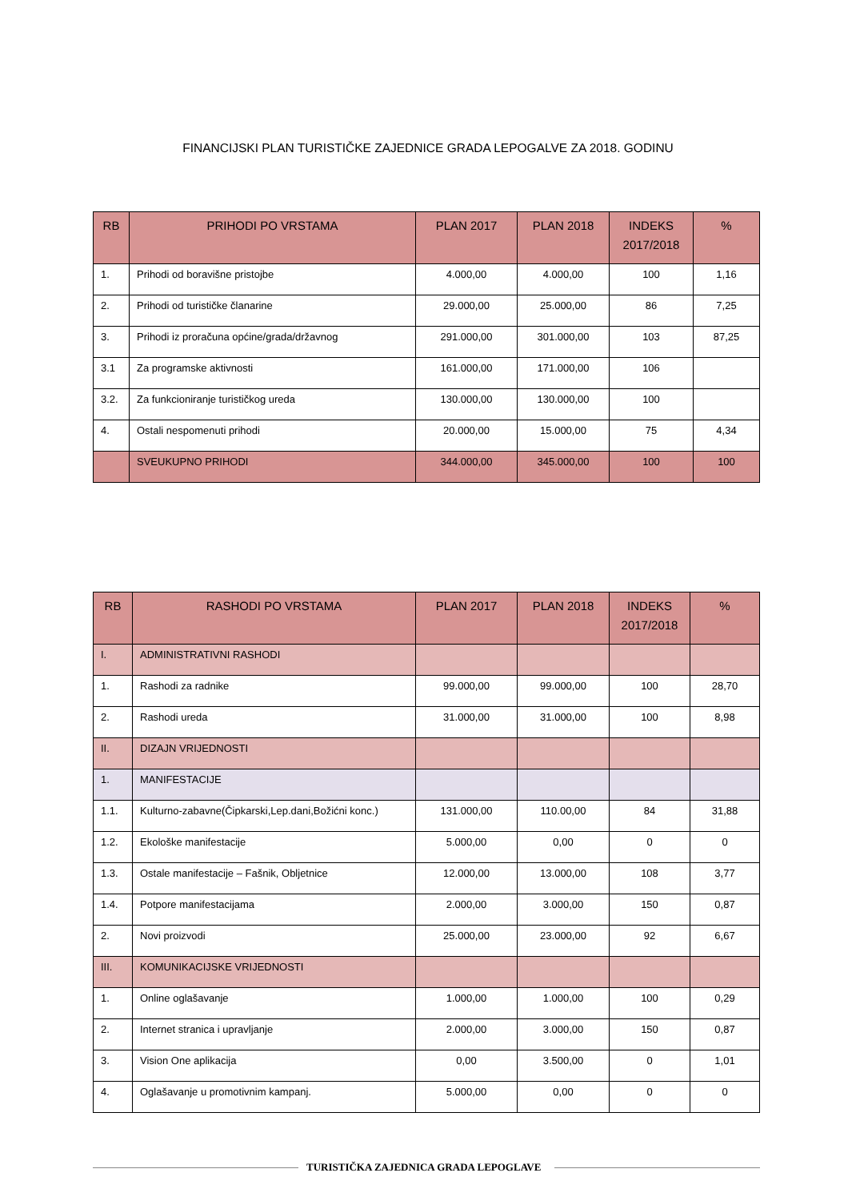FINANCIJSKI PLAN TURISTIČKE ZAJEDNICE GRADA LEPOGALVE ZA 2018. GODINU
| RB | PRIHODI PO VRSTAMA | PLAN 2017 | PLAN 2018 | INDEKS 2017/2018 | % |
| --- | --- | --- | --- | --- | --- |
| 1. | Prihodi od boravišne pristojbe | 4.000,00 | 4.000,00 | 100 | 1,16 |
| 2. | Prihodi od turističke članarine | 29.000,00 | 25.000,00 | 86 | 7,25 |
| 3. | Prihodi iz proračuna općine/grada/državnog | 291.000,00 | 301.000,00 | 103 | 87,25 |
| 3.1 | Za programske aktivnosti | 161.000,00 | 171.000,00 | 106 | |
| 3.2. | Za funkcioniranje turističkog ureda | 130.000,00 | 130.000,00 | 100 | |
| 4. | Ostali nespomenuti prihodi | 20.000,00 | 15.000,00 | 75 | 4,34 |
| | SVEUKUPNO PRIHODI | 344.000,00 | 345.000,00 | 100 | 100 |
| RB | RASHODI PO VRSTAMA | PLAN 2017 | PLAN 2018 | INDEKS 2017/2018 | % |
| --- | --- | --- | --- | --- | --- |
| I. | ADMINISTRATIVNI RASHODI | | | | |
| 1. | Rashodi za radnike | 99.000,00 | 99.000,00 | 100 | 28,70 |
| 2. | Rashodi ureda | 31.000,00 | 31.000,00 | 100 | 8,98 |
| II. | DIZAJN VRIJEDNOSTI | | | | |
| 1. | MANIFESTACIJE | | | | |
| 1.1. | Kulturno-zabavne(Čipkarski,Lep.dani,Božićni konc.) | 131.000,00 | 110.00,00 | 84 | 31,88 |
| 1.2. | Ekološke manifestacije | 5.000,00 | 0,00 | 0 | 0 |
| 1.3. | Ostale manifestacije – Fašnik, Obljetnice | 12.000,00 | 13.000,00 | 108 | 3,77 |
| 1.4. | Potpore manifestacijama | 2.000,00 | 3.000,00 | 150 | 0,87 |
| 2. | Novi proizvodi | 25.000,00 | 23.000,00 | 92 | 6,67 |
| III. | KOMUNIKACIJSKE VRIJEDNOSTI | | | | |
| 1. | Online oglašavanje | 1.000,00 | 1.000,00 | 100 | 0,29 |
| 2. | Internet stranica i upravljanje | 2.000,00 | 3.000,00 | 150 | 0,87 |
| 3. | Vision One aplikacija | 0,00 | 3.500,00 | 0 | 1,01 |
| 4. | Oglašavanje u promotivnim kampanj. | 5.000,00 | 0,00 | 0 | 0 |
TURISTIČKA ZAJEDNICA GRADA LEPOGLAVE